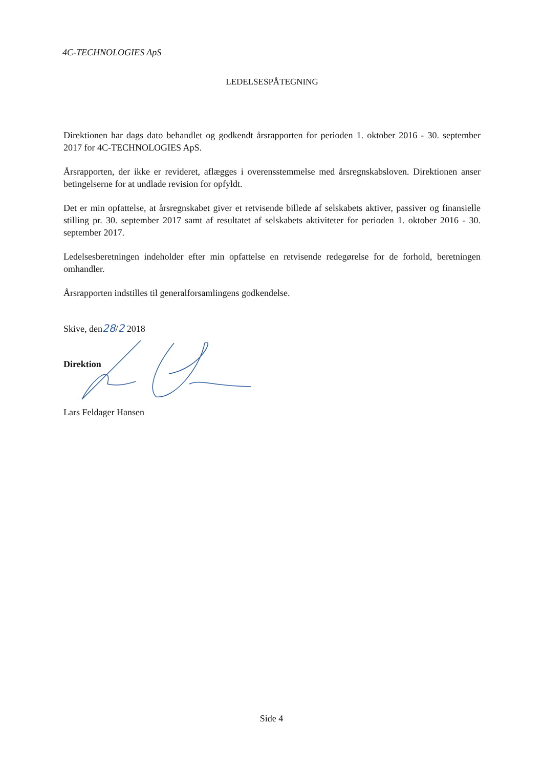4C-TECHNOLOGIES ApS
LEDELSESPÅTEGNING
Direktionen har dags dato behandlet og godkendt årsrapporten for perioden 1. oktober 2016 - 30. september 2017 for 4C-TECHNOLOGIES ApS.
Årsrapporten, der ikke er revideret, aflægges i overensstemmelse med årsregnskabsloven. Direktionen anser betingelserne for at undlade revision for opfyldt.
Det er min opfattelse, at årsregnskabet giver et retvisende billede af selskabets aktiver, passiver og finansielle stilling pr. 30. september 2017 samt af resultatet af selskabets aktiviteter for perioden 1. oktober 2016 - 30. september 2017.
Ledelsesberetningen indeholder efter min opfattelse en retvisende redegørelse for de forhold, beretningen omhandler.
Årsrapporten indstilles til generalforsamlingens godkendelse.
Skive, den28/2 2018
Direktion
Lars Feldager Hansen
Side 4